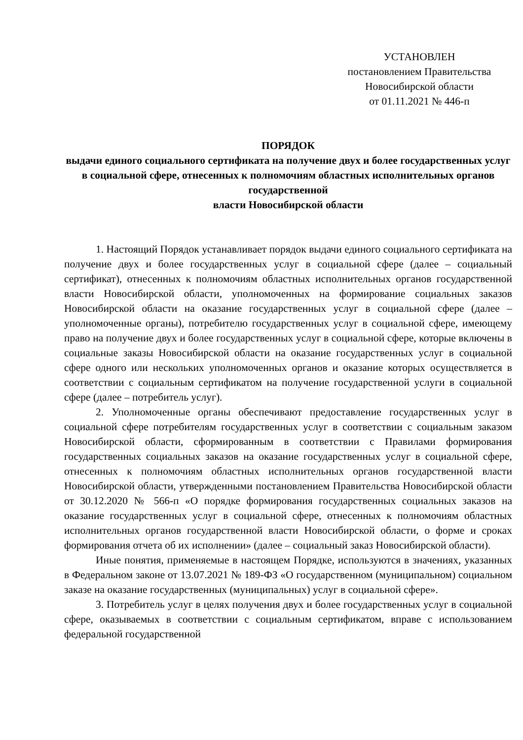УСТАНОВЛЕН
постановлением Правительства
Новосибирской области
от 01.11.2021 № 446-п
ПОРЯДОК
выдачи единого социального сертификата на получение двух и более государственных услуг в социальной сфере, отнесенных к полномочиям областных исполнительных органов государственной
власти Новосибирской области
1. Настоящий Порядок устанавливает порядок выдачи единого социального сертификата на получение двух и более государственных услуг в социальной сфере (далее – социальный сертификат), отнесенных к полномочиям областных исполнительных органов государственной власти Новосибирской области, уполномоченных на формирование социальных заказов Новосибирской области на оказание государственных услуг в социальной сфере (далее – уполномоченные органы), потребителю государственных услуг в социальной сфере, имеющему право на получение двух и более государственных услуг в социальной сфере, которые включены в социальные заказы Новосибирской области на оказание государственных услуг в социальной сфере одного или нескольких уполномоченных органов и оказание которых осуществляется в соответствии с социальным сертификатом на получение государственной услуги в социальной сфере (далее – потребитель услуг).
2. Уполномоченные органы обеспечивают предоставление государственных услуг в социальной сфере потребителям государственных услуг в соответствии с социальным заказом Новосибирской области, сформированным в соответствии с Правилами формирования государственных социальных заказов на оказание государственных услуг в социальной сфере, отнесенных к полномочиям областных исполнительных органов государственной власти Новосибирской области, утвержденными постановлением Правительства Новосибирской области от 30.12.2020 № 566-п «О порядке формирования государственных социальных заказов на оказание государственных услуг в социальной сфере, отнесенных к полномочиям областных исполнительных органов государственной власти Новосибирской области, о форме и сроках формирования отчета об их исполнении» (далее – социальный заказ Новосибирской области).
Иные понятия, применяемые в настоящем Порядке, используются в значениях, указанных в Федеральном законе от 13.07.2021 № 189-ФЗ «О государственном (муниципальном) социальном заказе на оказание государственных (муниципальных) услуг в социальной сфере».
3. Потребитель услуг в целях получения двух и более государственных услуг в социальной сфере, оказываемых в соответствии с социальным сертификатом, вправе с использованием федеральной государственной